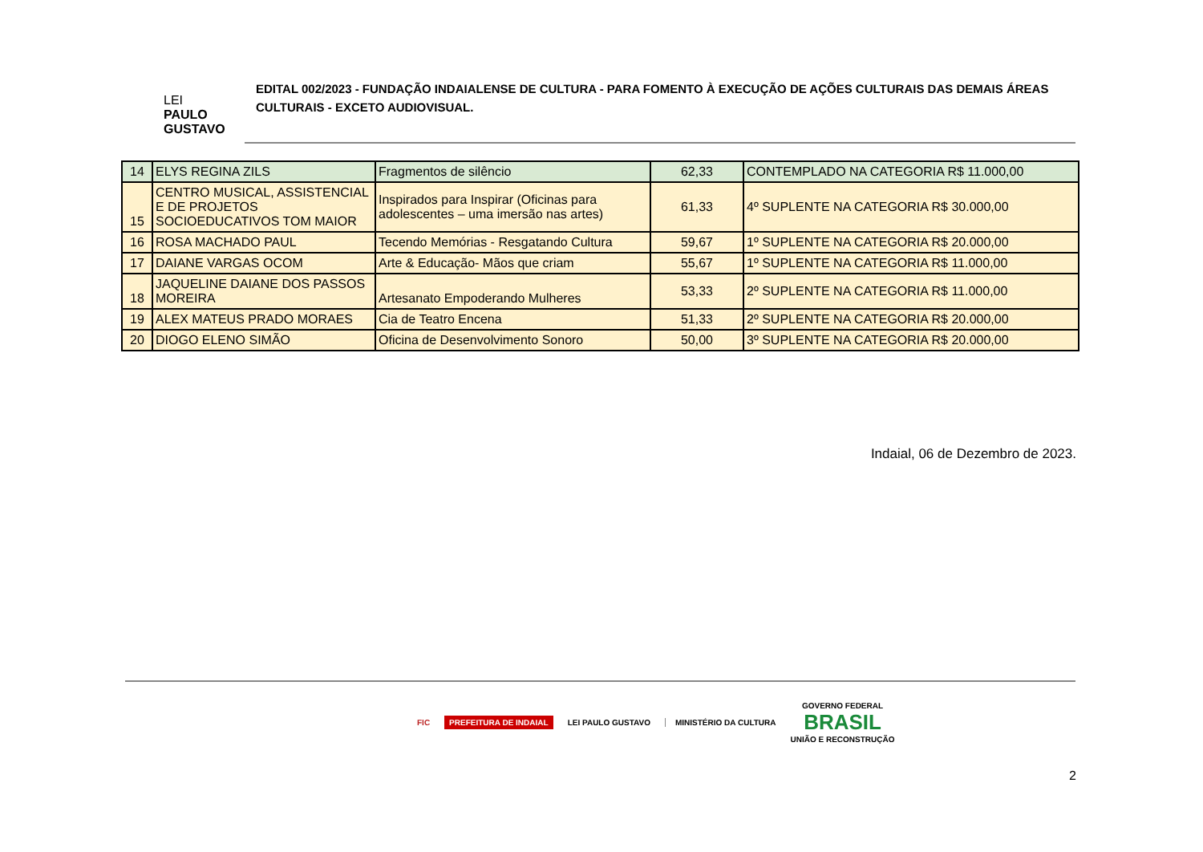LEI
PAULO
GUSTAVO
EDITAL 002/2023 - FUNDAÇÃO INDAIALENSE DE CULTURA - PARA FOMENTO À EXECUÇÃO DE AÇÕES CULTURAIS DAS DEMAIS ÁREAS CULTURAIS - EXCETO AUDIOVISUAL.
| 14 | ELYS REGINA ZILS | Fragmentos de silêncio | 62,33 | CONTEMPLADO NA CATEGORIA R$ 11.000,00 |
| 15 | CENTRO MUSICAL, ASSISTENCIAL E DE PROJETOS SOCIOEDUCATIVOS TOM MAIOR | Inspirados para Inspirar (Oficinas para adolescentes – uma imersão nas artes) | 61,33 | 4º SUPLENTE NA CATEGORIA R$ 30.000,00 |
| 16 | ROSA MACHADO PAUL | Tecendo Memórias - Resgatando Cultura | 59,67 | 1º SUPLENTE NA CATEGORIA R$ 20.000,00 |
| 17 | DAIANE VARGAS OCOM | Arte & Educação- Mãos que criam | 55,67 | 1º SUPLENTE NA CATEGORIA R$ 11.000,00 |
| 18 | JAQUELINE DAIANE DOS PASSOS MOREIRA | Artesanato Empoderando Mulheres | 53,33 | 2º SUPLENTE NA CATEGORIA R$ 11.000,00 |
| 19 | ALEX MATEUS PRADO MORAES | Cia de Teatro Encena | 51,33 | 2º SUPLENTE NA CATEGORIA R$ 20.000,00 |
| 20 | DIOGO ELENO SIMÃO | Oficina de Desenvolvimento Sonoro | 50,00 | 3º SUPLENTE NA CATEGORIA R$ 20.000,00 |
Indaial, 06 de Dezembro de 2023.
FIC PREFEITURA DE INDAIAL LEI PAULO GUSTAVO MINISTÉRIO DA CULTURA GOVERNO FEDERAL
BRASIL
UNIÃO E RECONSTRUÇÃO
2